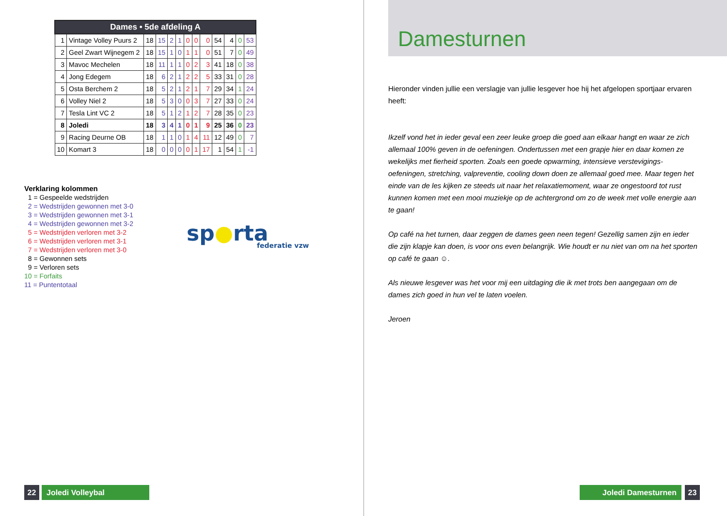| Dames • 5de afdeling A | | | | | | | | | | | | |
| --- | --- | --- | --- | --- | --- | --- | --- | --- | --- | --- | --- | --- |
| 1 | Vintage Volley Puurs 2 | 18 | 15 | 2 | 1 | 0 | 0 | 0 | 54 | 4 | 0 | 53 |
| 2 | Geel Zwart Wijnegem 2 | 18 | 15 | 1 | 0 | 1 | 1 | 0 | 51 | 7 | 0 | 49 |
| 3 | Mavoc Mechelen | 18 | 11 | 1 | 1 | 0 | 2 | 3 | 41 | 18 | 0 | 38 |
| 4 | Jong Edegem | 18 | 6 | 2 | 1 | 2 | 2 | 5 | 33 | 31 | 0 | 28 |
| 5 | Osta Berchem 2 | 18 | 5 | 2 | 1 | 2 | 1 | 7 | 29 | 34 | 1 | 24 |
| 6 | Volley Niel 2 | 18 | 5 | 3 | 0 | 0 | 3 | 7 | 27 | 33 | 0 | 24 |
| 7 | Tesla Lint VC 2 | 18 | 5 | 1 | 2 | 1 | 2 | 7 | 28 | 35 | 0 | 23 |
| 8 | Joledi | 18 | 3 | 4 | 1 | 0 | 1 | 9 | 25 | 36 | 0 | 23 |
| 9 | Racing Deurne OB | 18 | 1 | 1 | 0 | 1 | 4 | 11 | 12 | 49 | 0 | 7 |
| 10 | Komart 3 | 18 | 0 | 0 | 0 | 0 | 1 | 17 | 1 | 54 | 1 | -1 |
Verklaring kolommen
1 = Gespeelde wedstrijden
2 = Wedstrijden gewonnen met 3-0
3 = Wedstrijden gewonnen met 3-1
4 = Wedstrijden gewonnen met 3-2
5 = Wedstrijden verloren met 3-2
6 = Wedstrijden verloren met 3-1
7 = Wedstrijden verloren met 3-0
8 = Gewonnen sets
9 = Verloren sets
10 = Forfaits
11 = Puntentotaal
sp●rta
federatie vzw
22 Joledi Volleybal
Damesturnen
Hieronder vinden jullie een verslagje van jullie lesgever hoe hij het afgelopen sportjaar ervaren heeft:
Ikzelf vond het in ieder geval een zeer leuke groep die goed aan elkaar hangt en waar ze zich allemaal 100% geven in de oefeningen. Ondertussen met een grapje hier en daar komen ze wekelijks met fierheid sporten. Zoals een goede opwarming, intensieve verstevigings-oefeningen, stretching, valpreventie, cooling down doen ze allemaal goed mee. Maar tegen het einde van de les kijken ze steeds uit naar het relaxatiemoment, waar ze ongestoord tot rust kunnen komen met een mooi muziekje op de achtergrond om zo de week met volle energie aan te gaan!
Op café na het turnen, daar zeggen de dames geen neen tegen! Gezellig samen zijn en ieder die zijn klapje kan doen, is voor ons even belangrijk. Wie houdt er nu niet van om na het sporten op café te gaan ☺.
Als nieuwe lesgever was het voor mij een uitdaging die ik met trots ben aangegaan om de dames zich goed in hun vel te laten voelen.
Jeroen
Joledi Damesturnen 23